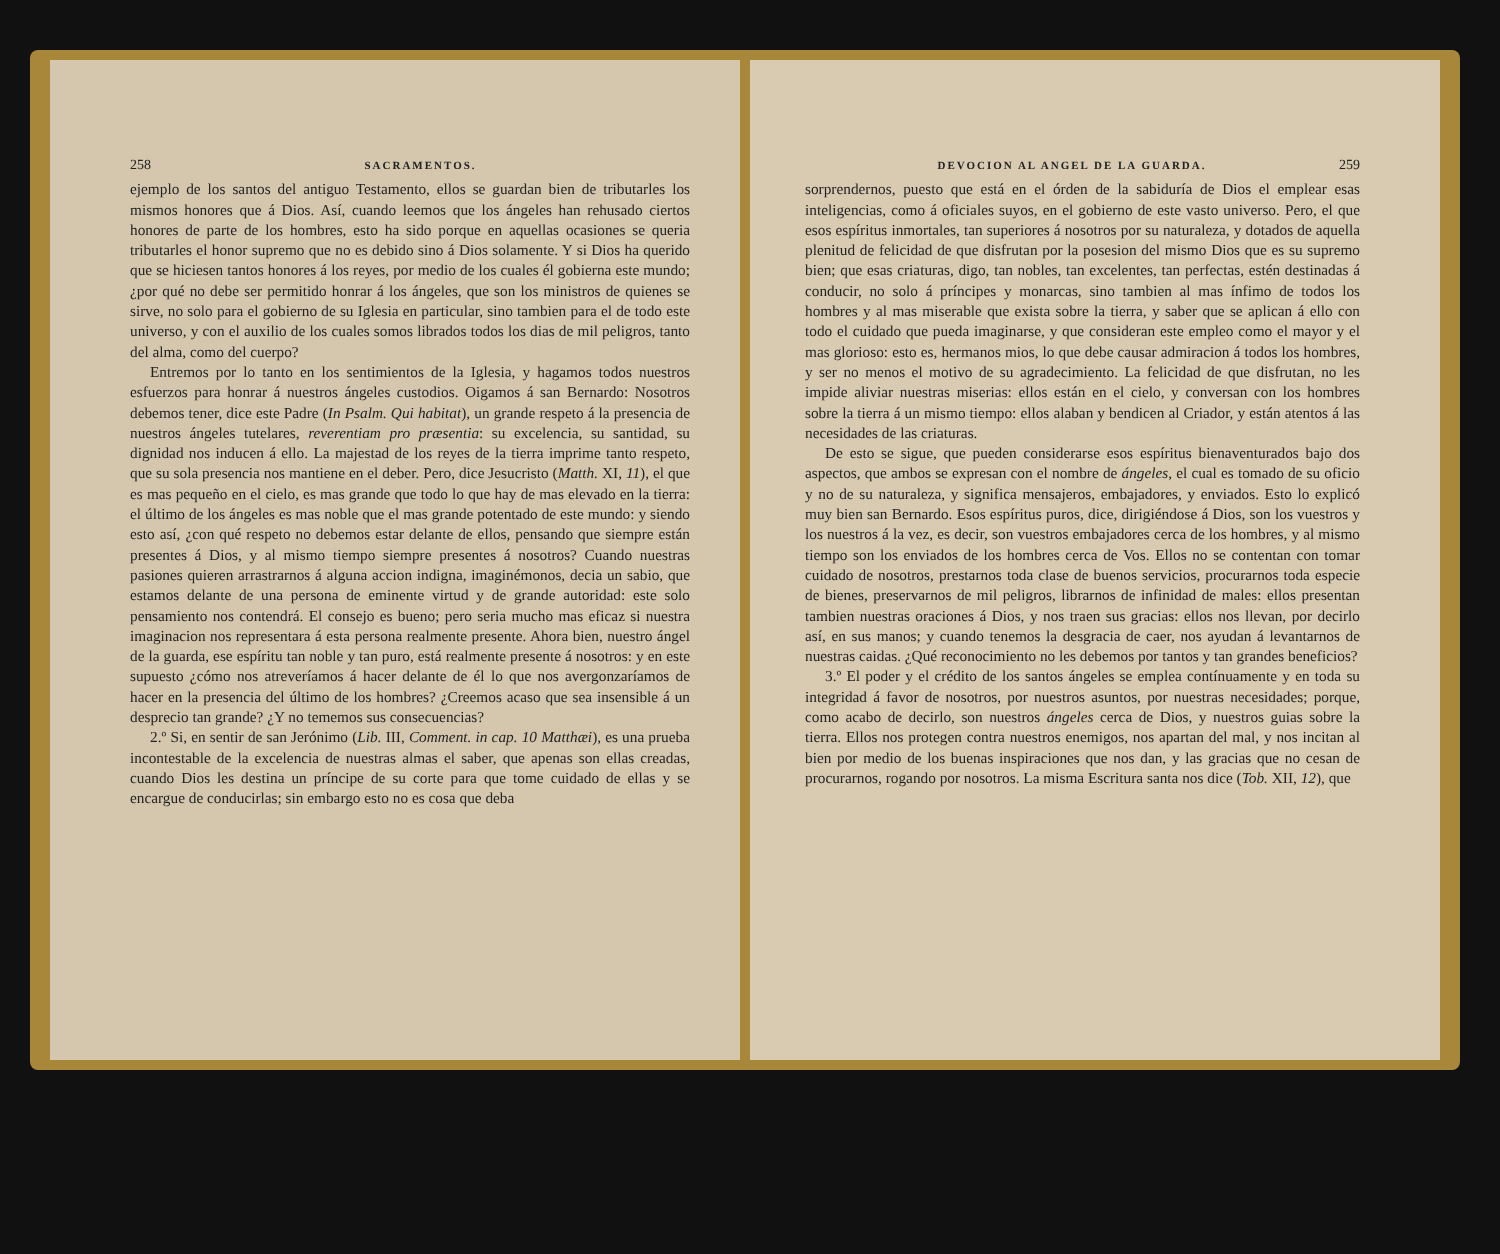258 SACRAMENTOS.
ejemplo de los santos del antiguo Testamento, ellos se guardan bien de tributarles los mismos honores que á Dios. Así, cuando leemos que los ángeles han rehusado ciertos honores de parte de los hombres, esto ha sido porque en aquellas ocasiones se queria tributarles el honor supremo que no es debido sino á Dios solamente. Y si Dios ha querido que se hiciesen tantos honores á los reyes, por medio de los cuales él gobierna este mundo; ¿por qué no debe ser permitido honrar á los ángeles, que son los ministros de quienes se sirve, no solo para el gobierno de su Iglesia en particular, sino tambien para el de todo este universo, y con el auxilio de los cuales somos librados todos los dias de mil peligros, tanto del alma, como del cuerpo?
Entremos por lo tanto en los sentimientos de la Iglesia, y hagamos todos nuestros esfuerzos para honrar á nuestros ángeles custodios. Oigamos á san Bernardo: Nosotros debemos tener, dice este Padre (In Psalm. Qui habitat), un grande respeto á la presencia de nuestros ángeles tutelares, reverentiam pro præsentia: su excelencia, su santidad, su dignidad nos inducen á ello. La majestad de los reyes de la tierra imprime tanto respeto, que su sola presencia nos mantiene en el deber. Pero, dice Jesucristo (Matth. XI, 11), el que es mas pequeño en el cielo, es mas grande que todo lo que hay de mas elevado en la tierra: el último de los ángeles es mas noble que el mas grande potentado de este mundo: y siendo esto así, ¿con qué respeto no debemos estar delante de ellos, pensando que siempre están presentes á Dios, y al mismo tiempo siempre presentes á nosotros? Cuando nuestras pasiones quieren arrastrarnos á alguna accion indigna, imaginémonos, decia un sabio, que estamos delante de una persona de eminente virtud y de grande autoridad: este solo pensamiento nos contendrá. El consejo es bueno; pero seria mucho mas eficaz si nuestra imaginacion nos representara á esta persona realmente presente. Ahora bien, nuestro ángel de la guarda, ese espíritu tan noble y tan puro, está realmente presente á nosotros: y en este supuesto ¿cómo nos atreveríamos á hacer delante de él lo que nos avergonzaríamos de hacer en la presencia del último de los hombres? ¿Creemos acaso que sea insensible á un desprecio tan grande? ¿Y no tememos sus consecuencias?
2.º Si, en sentir de san Jerónimo (Lib. III, Comment. in cap. 10 Matthæi), es una prueba incontestable de la excelencia de nuestras almas el saber, que apenas son ellas creadas, cuando Dios les destina un príncipe de su corte para que tome cuidado de ellas y se encargue de conducirlas; sin embargo esto no es cosa que deba
DEVOCION AL ANGEL DE LA GUARDA. 259
sorprendernos, puesto que está en el órden de la sabiduría de Dios el emplear esas inteligencias, como á oficiales suyos, en el gobierno de este vasto universo. Pero, el que esos espíritus inmortales, tan superiores á nosotros por su naturaleza, y dotados de aquella plenitud de felicidad de que disfrutan por la posesion del mismo Dios que es su supremo bien; que esas criaturas, digo, tan nobles, tan excelentes, tan perfectas, estén destinadas á conducir, no solo á príncipes y monarcas, sino tambien al mas ínfimo de todos los hombres y al mas miserable que exista sobre la tierra, y saber que se aplican á ello con todo el cuidado que pueda imaginarse, y que consideran este empleo como el mayor y el mas glorioso: esto es, hermanos mios, lo que debe causar admiracion á todos los hombres, y ser no menos el motivo de su agradecimiento. La felicidad de que disfrutan, no les impide aliviar nuestras miserias: ellos están en el cielo, y conversan con los hombres sobre la tierra á un mismo tiempo: ellos alaban y bendicen al Criador, y están atentos á las necesidades de las criaturas.
De esto se sigue, que pueden considerarse esos espíritus bienaventurados bajo dos aspectos, que ambos se expresan con el nombre de ángeles, el cual es tomado de su oficio y no de su naturaleza, y significa mensajeros, embajadores, y enviados. Esto lo explicó muy bien san Bernardo. Esos espíritus puros, dice, dirigiéndose á Dios, son los vuestros y los nuestros á la vez, es decir, son vuestros embajadores cerca de los hombres, y al mismo tiempo son los enviados de los hombres cerca de Vos. Ellos no se contentan con tomar cuidado de nosotros, prestarnos toda clase de buenos servicios, procurarnos toda especie de bienes, preservarnos de mil peligros, librarnos de infinidad de males: ellos presentan tambien nuestras oraciones á Dios, y nos traen sus gracias: ellos nos llevan, por decirlo así, en sus manos; y cuando tenemos la desgracia de caer, nos ayudan á levantarnos de nuestras caidas. ¿Qué reconocimiento no les debemos por tantos y tan grandes beneficios?
3.º El poder y el crédito de los santos ángeles se emplea contínuamente y en toda su integridad á favor de nosotros, por nuestros asuntos, por nuestras necesidades; porque, como acabo de decirlo, son nuestros ángeles cerca de Dios, y nuestros guias sobre la tierra. Ellos nos protegen contra nuestros enemigos, nos apartan del mal, y nos incitan al bien por medio de los buenas inspiraciones que nos dan, y las gracias que no cesan de procurarnos, rogando por nosotros. La misma Escritura santa nos dice (Tob. XII, 12), que